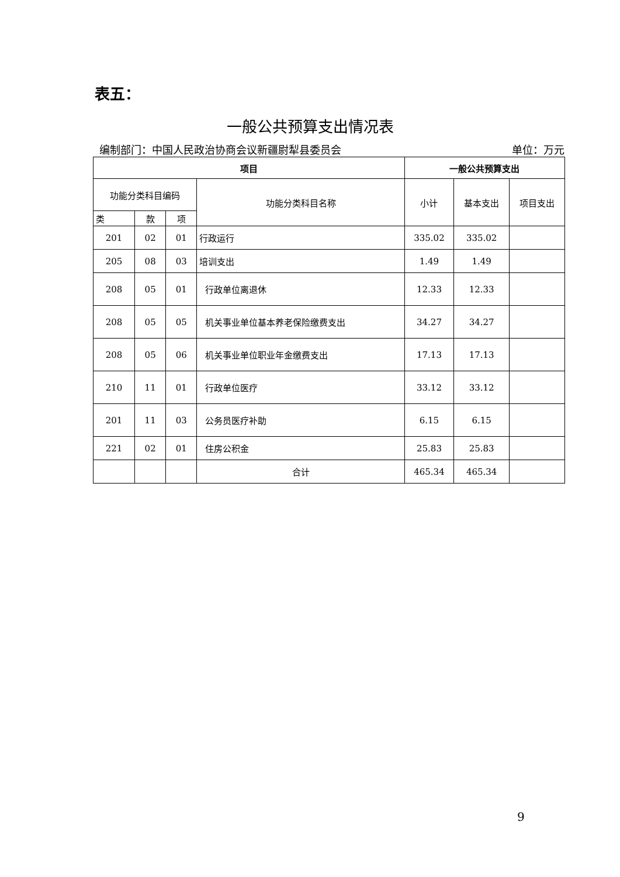表五：
一般公共预算支出情况表
编制部门：中国人民政治协商会议新疆尉犁县委员会 单位：万元
| 项目 | | | | 一般公共预算支出 | | |
| --- | --- | --- | --- | --- | --- | --- |
| 功能分类科目编码 | | | 功能分类科目名称 | 小计 | 基本支出 | 项目支出 |
| 类 | 款 | 项 | | | | |
| 201 | 02 | 01 | 行政运行 | 335.02 | 335.02 | |
| 205 | 08 | 03 | 培训支出 | 1.49 | 1.49 | |
| 208 | 05 | 01 | 行政单位离退休 | 12.33 | 12.33 | |
| 208 | 05 | 05 | 机关事业单位基本养老保险缴费支出 | 34.27 | 34.27 | |
| 208 | 05 | 06 | 机关事业单位职业年金缴费支出 | 17.13 | 17.13 | |
| 210 | 11 | 01 | 行政单位医疗 | 33.12 | 33.12 | |
| 201 | 11 | 03 | 公务员医疗补助 | 6.15 | 6.15 | |
| 221 | 02 | 01 | 住房公积金 | 25.83 | 25.83 | |
| | | | 合计 | 465.34 | 465.34 | |
9